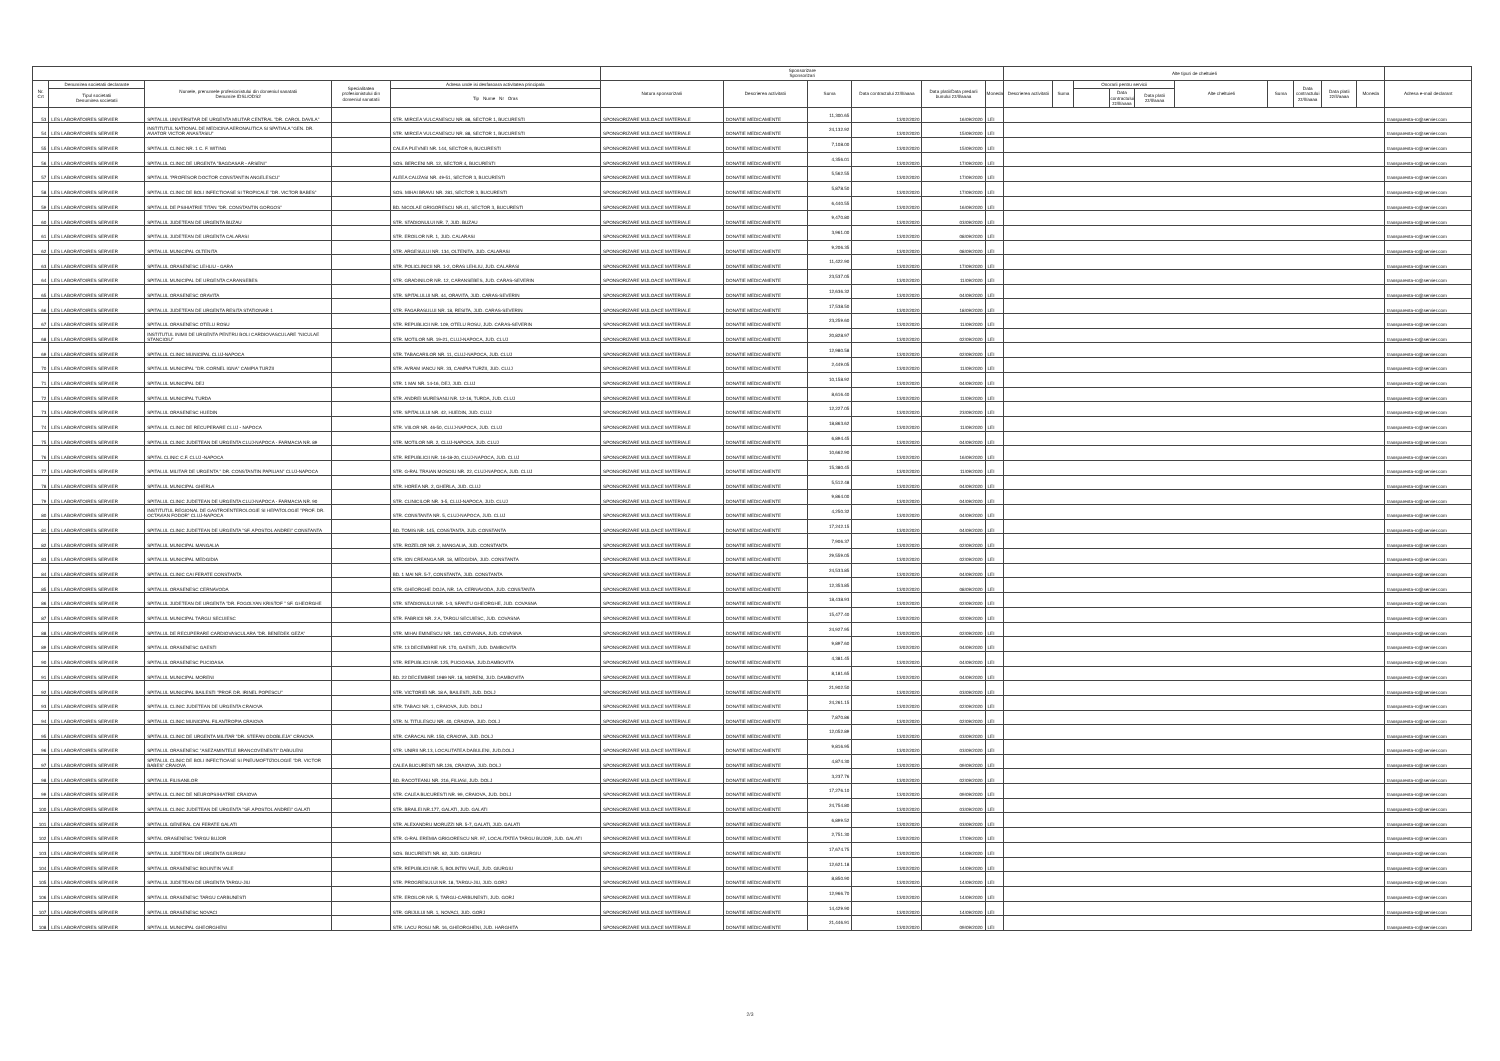| | | | | | Sponsorizare Sponsorizari | | | | | | Alte tipuri de cheltuieli | | | | | | | | | | |
| --- | --- | --- | --- | --- | --- | --- | --- | --- | --- | --- | --- | --- | --- | --- | --- | --- | --- | --- | --- | --- | --- |
| Nr. Crt | Denumirea societatii declarante | Numele, prenumele profesionistului din domeniul sanatatii Denumire IDSL/ODS2 | Specialitatea profesionistului din domeniul sanatatii | Adresa unde isi desfasoara activitatea principala | Natura sponsorizarii | Descrierea activitatii | Suma | Data contractului zz/ll/aaaa | Data platii/Data predarii bunului zz/ll/aaaa | Moneda | Descrierea activitatii | Suma | Onorarii pentru servicii | | | Alte cheltuieli | Suma | Data contractului zz/ll/aaaa | Data platii zz/ll/aaaa | Moneda | Adresa e-mail declarant |
| | Tipul societatii Denumirea societatii | | | Tip Nume Nr Oras | | | | | | | | | | Data contractului zz/ll/aaaa | Data platii zz/ll/aaaa | | | | | | |
| 53 | LES LABORATOIRES SERVIER | SPITALUL UNIVERSITAR DE URGENTA MILITAR CENTRAL "DR. CAROL DAVILA" | | STR. MIRCEA VULCANESCU NR. 88, SECTOR 1, BUCURESTI | SPONSORIZARE MIJLOACE MATERIALE | DONATIE MEDICAMENTE | 11,300.65 | 13/02/2020 | 16/09/2020 | LEI | | | | | | | | | | | transparenta-ro@servier.com |
| 54 | LES LABORATOIRES SERVIER | INSTITUTUL NATIONAL DE MEDICINA AERONAUTICA SI SPATIALA "GEN. DR. AVIATOR VICTOR ANASTASIU" | | STR. MIRCEA VULCANESCU NR. 88, SECTOR 1, BUCURESTI | SPONSORIZARE MIJLOACE MATERIALE | DONATIE MEDICAMENTE | 24,132.92 | 13/02/2020 | 15/09/2020 | LEI | | | | | | | | | | | transparenta-ro@servier.com |
| 55 | LES LABORATOIRES SERVIER | SPITALUL CLINIC NR. 1 C. F. WITING | | CALEA PLEVNEI NR. 144, SECTOR 6, BUCURESTI | SPONSORIZARE MIJLOACE MATERIALE | DONATIE MEDICAMENTE | 7,108.00 | 13/02/2020 | 15/09/2020 | LEI | | | | | | | | | | | transparenta-ro@servier.com |
| 56 | LES LABORATOIRES SERVIER | SPITALUL CLINIC DE URGENTA "BAGDASAR - ARSENI" | | SOS. BERCENI NR. 12, SECTOR 4, BUCURESTI | SPONSORIZARE MIJLOACE MATERIALE | DONATIE MEDICAMENTE | 4,356.01 | 13/02/2020 | 17/09/2020 | LEI | | | | | | | | | | | transparenta-ro@servier.com |
| 57 | LES LABORATOIRES SERVIER | SPITALUL "PROFESOR DOCTOR CONSTANTIN ANGELESCU" | | ALEEA CAUZASI NR. 49-51, SECTOR 3, BUCURESTI | SPONSORIZARE MIJLOACE MATERIALE | DONATIE MEDICAMENTE | 5,562.55 | 13/02/2020 | 17/09/2020 | LEI | | | | | | | | | | | transparenta-ro@servier.com |
| 58 | LES LABORATOIRES SERVIER | SPITALUL CLINIC DE BOLI INFECTIOASE SI TROPICALE "DR. VICTOR BABES" | | SOS. MIHAI BRAVU NR. 281, SECTOR 3, BUCURESTI | SPONSORIZARE MIJLOACE MATERIALE | DONATIE MEDICAMENTE | 5,878.50 | 13/02/2020 | 17/09/2020 | LEI | | | | | | | | | | | transparenta-ro@servier.com |
| 59 | LES LABORATOIRES SERVIER | SPITALUL DE PSIHIATRIE TITAN "DR. CONSTANTIN GORGOS" | | BD. NICOLAE GRIGORESCU NR.41, SECTOR 3, BUCURESTI | SPONSORIZARE MIJLOACE MATERIALE | DONATIE MEDICAMENTE | 6,440.55 | 13/02/2020 | 16/09/2020 | LEI | | | | | | | | | | | transparenta-ro@servier.com |
| 60 | LES LABORATOIRES SERVIER | SPITALUL JUDETEAN DE URGENTA BUZAU | | STR. STADIONULUI NR. 7, JUD. BUZAU | SPONSORIZARE MIJLOACE MATERIALE | DONATIE MEDICAMENTE | 9,470.80 | 13/02/2020 | 03/09/2020 | LEI | | | | | | | | | | | transparenta-ro@servier.com |
| 61 | LES LABORATOIRES SERVIER | SPITALUL JUDETEAN DE URGENTA CALARASI | | STR. EROILOR NR. 1, JUD. CALARASI | SPONSORIZARE MIJLOACE MATERIALE | DONATIE MEDICAMENTE | 3,961.00 | 13/02/2020 | 08/09/2020 | LEI | | | | | | | | | | | transparenta-ro@servier.com |
| 62 | LES LABORATOIRES SERVIER | SPITALUL MUNICIPAL OLTENITA | | STR. ARGESULUI NR. 134, OLTENITA, JUD. CALARASI | SPONSORIZARE MIJLOACE MATERIALE | DONATIE MEDICAMENTE | 9,206.35 | 13/02/2020 | 08/09/2020 | LEI | | | | | | | | | | | transparenta-ro@servier.com |
| 63 | LES LABORATOIRES SERVIER | SPITALUL ORASENESC LEHLIU - GARA | | STR. POLICLINICII NR. 1-2, ORAS LEHLIU, JUD. CALARASI | SPONSORIZARE MIJLOACE MATERIALE | DONATIE MEDICAMENTE | 11,422.90 | 13/02/2020 | 17/09/2020 | LEI | | | | | | | | | | | transparenta-ro@servier.com |
| 64 | LES LABORATOIRES SERVIER | SPITALUL MUNICIPAL DE URGENTA CARANSEBES | | STR. GRADINILOR NR. 12, CARANSEBES, JUD. CARAS-SEVERIN | SPONSORIZARE MIJLOACE MATERIALE | DONATIE MEDICAMENTE | 23,537.05 | 13/02/2020 | 11/09/2020 | LEI | | | | | | | | | | | transparenta-ro@servier.com |
| 65 | LES LABORATOIRES SERVIER | SPITALUL ORASENESC ORAVITA | | STR. SPITALULUI NR. 44, ORAVITA, JUD. CARAS-SEVERIN | SPONSORIZARE MIJLOACE MATERIALE | DONATIE MEDICAMENTE | 12,636.32 | 13/02/2020 | 04/09/2020 | LEI | | | | | | | | | | | transparenta-ro@servier.com |
| 66 | LES LABORATOIRES SERVIER | SPITALUL JUDETEAN DE URGENTA RESITA STATIONAR 1 | | STR. FAGARASULUI NR. 18, RESITA, JUD. CARAS-SEVERIN | SPONSORIZARE MIJLOACE MATERIALE | DONATIE MEDICAMENTE | 17,538.50 | 13/02/2020 | 18/09/2020 | LEI | | | | | | | | | | | transparenta-ro@servier.com |
| 67 | LES LABORATOIRES SERVIER | SPITALUL ORASENESC OTELU ROSU | | STR. REPUBLICII NR. 109, OTELU ROSU, JUD. CARAS-SEVERIN | SPONSORIZARE MIJLOACE MATERIALE | DONATIE MEDICAMENTE | 23,259.60 | 13/02/2020 | 11/09/2020 | LEI | | | | | | | | | | | transparenta-ro@servier.com |
| 68 | LES LABORATOIRES SERVIER | INSTITUTUL INIMII DE URGENTA PENTRU BOLI CARDIOVASCULARE "NICULAE STANCIOIU" | | STR. MOTILOR NR. 19-21, CLUJ-NAPOCA, JUD. CLUJ | SPONSORIZARE MIJLOACE MATERIALE | DONATIE MEDICAMENTE | 20,828.97 | 13/02/2020 | 02/09/2020 | LEI | | | | | | | | | | | transparenta-ro@servier.com |
| 69 | LES LABORATOIRES SERVIER | SPITALUL CLINIC MUNICIPAL CLUJ-NAPOCA | | STR. TABACARILOR NR. 11, CLUJ-NAPOCA, JUD. CLUJ | SPONSORIZARE MIJLOACE MATERIALE | DONATIE MEDICAMENTE | 12,980.58 | 13/02/2020 | 02/09/2020 | LEI | | | | | | | | | | | transparenta-ro@servier.com |
| 70 | LES LABORATOIRES SERVIER | SPITALUL MUNICIPAL "DR. CORNEL IGNA" CAMPIA TURZII | | STR. AVRAM IANCU NR. 33, CAMPIA TURZII, JUD. CLUJ | SPONSORIZARE MIJLOACE MATERIALE | DONATIE MEDICAMENTE | 2,449.05 | 13/02/2020 | 11/09/2020 | LEI | | | | | | | | | | | transparenta-ro@servier.com |
| 71 | LES LABORATOIRES SERVIER | SPITALUL MUNICIPAL DEJ | | STR. 1 MAI NR. 14-16, DEJ, JUD. CLUJ | SPONSORIZARE MIJLOACE MATERIALE | DONATIE MEDICAMENTE | 10,158.92 | 13/02/2020 | 04/09/2020 | LEI | | | | | | | | | | | transparenta-ro@servier.com |
| 72 | LES LABORATOIRES SERVIER | SPITALUL MUNICIPAL TURDA | | STR. ANDREI MURESANU NR. 12-16, TURDA, JUD. CLUJ | SPONSORIZARE MIJLOACE MATERIALE | DONATIE MEDICAMENTE | 8,616.40 | 13/02/2020 | 11/09/2020 | LEI | | | | | | | | | | | transparenta-ro@servier.com |
| 73 | LES LABORATOIRES SERVIER | SPITALUL ORASENESC HUEDIN | | STR. SPITALULUI NR. 42, HUEDIN, JUD. CLUJ | SPONSORIZARE MIJLOACE MATERIALE | DONATIE MEDICAMENTE | 12,227.05 | 13/02/2020 | 23/09/2020 | LEI | | | | | | | | | | | transparenta-ro@servier.com |
| 74 | LES LABORATOIRES SERVIER | SPITALUL CLINIC DE RECUPERARE CLUJ - NAPOCA | | STR. VIILOR NR. 46-50, CLUJ-NAPOCA, JUD. CLUJ | SPONSORIZARE MIJLOACE MATERIALE | DONATIE MEDICAMENTE | 18,863.62 | 13/02/2020 | 11/09/2020 | LEI | | | | | | | | | | | transparenta-ro@servier.com |
| 75 | LES LABORATOIRES SERVIER | SPITALUL CLINIC JUDETEAN DE URGENTA CLUJ-NAPOCA - FARMACIA NR. 89 | | STR. MOTILOR NR. 2, CLUJ-NAPOCA, JUD. CLUJ | SPONSORIZARE MIJLOACE MATERIALE | DONATIE MEDICAMENTE | 6,894.45 | 13/02/2020 | 04/09/2020 | LEI | | | | | | | | | | | transparenta-ro@servier.com |
| 76 | LES LABORATOIRES SERVIER | SPITAL CLINIC C.F. CLUJ -NAPOCA | | STR. REPUBLICII NR. 16-18-20, CLUJ-NAPOCA, JUD. CLUJ | SPONSORIZARE MIJLOACE MATERIALE | DONATIE MEDICAMENTE | 10,662.90 | 13/02/2020 | 16/09/2020 | LEI | | | | | | | | | | | transparenta-ro@servier.com |
| 77 | LES LABORATOIRES SERVIER | SPITALUL MILITAR DE URGENTA " DR. CONSTANTIN PAPILIAN" CLUJ-NAPOCA | | STR. G-RAL TRAIAN MOSOIU NR. 22, CLUJ-NAPOCA, JUD. CLUJ | SPONSORIZARE MIJLOACE MATERIALE | DONATIE MEDICAMENTE | 15,380.45 | 13/02/2020 | 11/09/2020 | LEI | | | | | | | | | | | transparenta-ro@servier.com |
| 78 | LES LABORATOIRES SERVIER | SPITALUL MUNICIPAL GHERLA | | STR. HOREA NR. 2, GHERLA, JUD. CLUJ | SPONSORIZARE MIJLOACE MATERIALE | DONATIE MEDICAMENTE | 5,512.48 | 13/02/2020 | 04/09/2020 | LEI | | | | | | | | | | | transparenta-ro@servier.com |
| 79 | LES LABORATOIRES SERVIER | SPITALUL CLINIC JUDETEAN DE URGENTA CLUJ-NAPOCA - FARMACIA NR. 90 | | STR. CLINICILOR NR. 3-5, CLUJ-NAPOCA, JUD. CLUJ | SPONSORIZARE MIJLOACE MATERIALE | DONATIE MEDICAMENTE | 9,864.00 | 13/02/2020 | 04/09/2020 | LEI | | | | | | | | | | | transparenta-ro@servier.com |
| 80 | LES LABORATOIRES SERVIER | INSTITUTUL REGIONAL DE GASTROENTEROLOGIE SI HEPATOLOGIE "PROF. DR. OCTAVIAN FODOR" CLUJ-NAPOCA | | STR. CONSTANTA NR. 5, CLUJ-NAPOCA, JUD. CLUJ | SPONSORIZARE MIJLOACE MATERIALE | DONATIE MEDICAMENTE | 4,250.32 | 13/02/2020 | 04/09/2020 | LEI | | | | | | | | | | | transparenta-ro@servier.com |
| 81 | LES LABORATOIRES SERVIER | SPITALUL CLINIC JUDETEAN DE URGENTA "SF. APOSTOL ANDREI" CONSTANTA | | BD. TOMIS NR. 145, CONSTANTA, JUD. CONSTANTA | SPONSORIZARE MIJLOACE MATERIALE | DONATIE MEDICAMENTE | 17,242.15 | 13/02/2020 | 04/09/2020 | LEI | | | | | | | | | | | transparenta-ro@servier.com |
| 82 | LES LABORATOIRES SERVIER | SPITALUL MUNICIPAL MANGALIA | | STR. ROZELOR NR. 2, MANGALIA, JUD. CONSTANTA | SPONSORIZARE MIJLOACE MATERIALE | DONATIE MEDICAMENTE | 7,906.37 | 13/02/2020 | 02/09/2020 | LEI | | | | | | | | | | | transparenta-ro@servier.com |
| 83 | LES LABORATOIRES SERVIER | SPITALUL MUNICIPAL MEDGIDIA | | STR. ION CREANGA NR. 18, MEDGIDIA, JUD. CONSTANTA | SPONSORIZARE MIJLOACE MATERIALE | DONATIE MEDICAMENTE | 29,559.05 | 13/02/2020 | 02/09/2020 | LEI | | | | | | | | | | | transparenta-ro@servier.com |
| 84 | LES LABORATOIRES SERVIER | SPITALUL CLINIC CAI FERATE CONSTANTA | | BD. 1 MAI NR. 5-7, CONSTANTA, JUD. CONSTANTA | SPONSORIZARE MIJLOACE MATERIALE | DONATIE MEDICAMENTE | 24,533.85 | 13/02/2020 | 04/09/2020 | LEI | | | | | | | | | | | transparenta-ro@servier.com |
| 85 | LES LABORATOIRES SERVIER | SPITALUL ORASENESC CERNAVODA | | STR. GHEORGHE DOJA, NR. 1A, CERNAVODA, JUD. CONSTANTA | SPONSORIZARE MIJLOACE MATERIALE | DONATIE MEDICAMENTE | 12,353.85 | 13/02/2020 | 08/09/2020 | LEI | | | | | | | | | | | transparenta-ro@servier.com |
| 86 | LES LABORATOIRES SERVIER | SPITALUL JUDETEAN DE URGENTA "DR. FOGOLYAN KRISTOF " SF. GHEORGHE | | STR. STADIONULUI NR. 1-3, SFANTU GHEORGHE, JUD. COVASNA | SPONSORIZARE MIJLOACE MATERIALE | DONATIE MEDICAMENTE | 18,438.93 | 13/02/2020 | 02/09/2020 | LEI | | | | | | | | | | | transparenta-ro@servier.com |
| 87 | LES LABORATOIRES SERVIER | SPITALUL MUNICIPAL TARGU SECUIESC | | STR. FABRICII NR. 2 A, TARGU SECUIESC, JUD. COVASNA | SPONSORIZARE MIJLOACE MATERIALE | DONATIE MEDICAMENTE | 15,477.40 | 13/02/2020 | 02/09/2020 | LEI | | | | | | | | | | | transparenta-ro@servier.com |
| 88 | LES LABORATOIRES SERVIER | SPITALUL DE RECUPERARE CARDIOVASCULARA "DR. BENEDEK GEZA" | | STR. MIHAI EMINESCU NR. 160, COVASNA, JUD. COVASNA | SPONSORIZARE MIJLOACE MATERIALE | DONATIE MEDICAMENTE | 24,927.95 | 13/02/2020 | 02/09/2020 | LEI | | | | | | | | | | | transparenta-ro@servier.com |
| 89 | LES LABORATOIRES SERVIER | SPITALUL ORASENESC GAESTI | | STR. 13 DECEMBRIE NR. 170, GAESTI, JUD. DAMBOVITA | SPONSORIZARE MIJLOACE MATERIALE | DONATIE MEDICAMENTE | 9,897.60 | 13/02/2020 | 04/09/2020 | LEI | | | | | | | | | | | transparenta-ro@servier.com |
| 90 | LES LABORATOIRES SERVIER | SPITALUL ORASENESC PUCIOASA | | STR. REPUBLICII NR. 125, PUCIOASA, JUD.DAMBOVITA | SPONSORIZARE MIJLOACE MATERIALE | DONATIE MEDICAMENTE | 4,381.45 | 13/02/2020 | 04/09/2020 | LEI | | | | | | | | | | | transparenta-ro@servier.com |
| 91 | LES LABORATOIRES SERVIER | SPITALUL MUNICIPAL MORENI | | BD. 22 DECEMBRIE 1989 NR. 18, MORENI, JUD. DAMBOVITA | SPONSORIZARE MIJLOACE MATERIALE | DONATIE MEDICAMENTE | 8,181.65 | 13/02/2020 | 04/09/2020 | LEI | | | | | | | | | | | transparenta-ro@servier.com |
| 92 | LES LABORATOIRES SERVIER | SPITALUL MUNICIPAL BAILESTI "PROF. DR. IRINEL POPESCU" | | STR. VICTORIEI NR. 18 A, BAILESTI, JUD. DOLJ | SPONSORIZARE MIJLOACE MATERIALE | DONATIE MEDICAMENTE | 21,902.50 | 13/02/2020 | 03/09/2020 | LEI | | | | | | | | | | | transparenta-ro@servier.com |
| 93 | LES LABORATOIRES SERVIER | SPITALUL CLINIC JUDETEAN DE URGENTA CRAIOVA | | STR. TABACI NR. 1, CRAIOVA, JUD. DOLJ | SPONSORIZARE MIJLOACE MATERIALE | DONATIE MEDICAMENTE | 24,261.15 | 13/02/2020 | 02/09/2020 | LEI | | | | | | | | | | | transparenta-ro@servier.com |
| 94 | LES LABORATOIRES SERVIER | SPITALUL CLINIC MUNICIPAL FILANTROPIA CRAIOVA | | STR. N. TITULESCU NR. 40, CRAIOVA, JUD. DOLJ | SPONSORIZARE MIJLOACE MATERIALE | DONATIE MEDICAMENTE | 7,870.86 | 13/02/2020 | 02/09/2020 | LEI | | | | | | | | | | | transparenta-ro@servier.com |
| 95 | LES LABORATOIRES SERVIER | SPITALUL CLINIC DE URGENTA MILITAR "DR. STEFAN ODOBLEJA" CRAIOVA | | STR. CARACAL NR. 150, CRAIOVA, JUD. DOLJ | SPONSORIZARE MIJLOACE MATERIALE | DONATIE MEDICAMENTE | 12,052.89 | 13/02/2020 | 03/09/2020 | LEI | | | | | | | | | | | transparenta-ro@servier.com |
| 96 | LES LABORATOIRES SERVIER | SPITALUL ORASENESC "ASEZAMINTELE BRANCOVENESTI" DABULENI | | STR. UNIRII NR.13, LOCALITATEA DABULENI, JUD.DOLJ | SPONSORIZARE MIJLOACE MATERIALE | DONATIE MEDICAMENTE | 9,816.95 | 13/02/2020 | 03/09/2020 | LEI | | | | | | | | | | | transparenta-ro@servier.com |
| 97 | LES LABORATOIRES SERVIER | SPITALUL CLINIC DE BOLI INFECTIOASE SI PNEUMOFTIZIOLOGIE "DR. VICTOR BABES" CRAIOVA | | CALEA BUCURESTI NR.126, CRAIOVA, JUD. DOLJ | SPONSORIZARE MIJLOACE MATERIALE | DONATIE MEDICAMENTE | 4,874.30 | 13/02/2020 | 09/09/2020 | LEI | | | | | | | | | | | transparenta-ro@servier.com |
| 98 | LES LABORATOIRES SERVIER | SPITALUL FILISANILOR | | BD. RACOTEANU NR. 216, FILIASI, JUD. DOLJ | SPONSORIZARE MIJLOACE MATERIALE | DONATIE MEDICAMENTE | 3,237.76 | 13/02/2020 | 02/09/2020 | LEI | | | | | | | | | | | transparenta-ro@servier.com |
| 99 | LES LABORATOIRES SERVIER | SPITALUL CLINIC DE NEUROPSIHIATRIE CRAIOVA | | STR. CALEA BUCURESTI NR. 99, CRAIOVA, JUD. DOLJ | SPONSORIZARE MIJLOACE MATERIALE | DONATIE MEDICAMENTE | 17,276.10 | 13/02/2020 | 09/09/2020 | LEI | | | | | | | | | | | transparenta-ro@servier.com |
| 100 | LES LABORATOIRES SERVIER | SPITALUL CLINIC JUDETEAN DE URGENTA "SF. APOSTOL ANDREI" GALATI | | STR. BRAILEI NR.177, GALATI, JUD. GALATI | SPONSORIZARE MIJLOACE MATERIALE | DONATIE MEDICAMENTE | 24,754.80 | 13/02/2020 | 03/09/2020 | LEI | | | | | | | | | | | transparenta-ro@servier.com |
| 101 | LES LABORATOIRES SERVIER | SPITALUL GENERAL CAI FERATE GALATI | | STR. ALEXANDRU MORUZZI NR. 5-7, GALATI, JUD. GALATI | SPONSORIZARE MIJLOACE MATERIALE | DONATIE MEDICAMENTE | 6,899.52 | 13/02/2020 | 03/09/2020 | LEI | | | | | | | | | | | transparenta-ro@servier.com |
| 102 | LES LABORATOIRES SERVIER | SPITAL ORASENESC TARGU BUJOR | | STR. G-RAL EREMIA GRIGORESCU NR. 97, LOCALITATEA TARGU BUJOR, JUD. GALATI | SPONSORIZARE MIJLOACE MATERIALE | DONATIE MEDICAMENTE | 2,751.30 | 13/02/2020 | 17/09/2020 | LEI | | | | | | | | | | | transparenta-ro@servier.com |
| 103 | LES LABORATOIRES SERVIER | SPITALUL JUDETEAN DE URGENTA GIURGIU | | SOS. BUCURESTI NR. 82, JUD. GIURGIU | SPONSORIZARE MIJLOACE MATERIALE | DONATIE MEDICAMENTE | 17,674.75 | 13/02/2020 | 14/09/2020 | LEI | | | | | | | | | | | transparenta-ro@servier.com |
| 104 | LES LABORATOIRES SERVIER | SPITALUL ORASENESC BOLINTIN VALE | | STR. REPUBLICII NR. 5, BOLINTIN VALE, JUD. GIURGIU | SPONSORIZARE MIJLOACE MATERIALE | DONATIE MEDICAMENTE | 12,621.18 | 13/02/2020 | 14/09/2020 | LEI | | | | | | | | | | | transparenta-ro@servier.com |
| 105 | LES LABORATOIRES SERVIER | SPITALUL JUDETEAN DE URGENTA TARGU-JIU | | STR. PROGRESULUI NR. 18, TARGU-JIU, JUD. GORJ | SPONSORIZARE MIJLOACE MATERIALE | DONATIE MEDICAMENTE | 8,850.90 | 13/02/2020 | 14/09/2020 | LEI | | | | | | | | | | | transparenta-ro@servier.com |
| 106 | LES LABORATOIRES SERVIER | SPITALUL ORASENESC TARGU CARBUNESTI | | STR. EROILOR NR. 5, TARGU-CARBUNESTI, JUD. GORJ | SPONSORIZARE MIJLOACE MATERIALE | DONATIE MEDICAMENTE | 12,966.70 | 13/02/2020 | 14/09/2020 | LEI | | | | | | | | | | | transparenta-ro@servier.com |
| 107 | LES LABORATOIRES SERVIER | SPITALUL ORASENESC NOVACI | | STR. GRIJULUI NR. 1, NOVACI, JUD. GORJ | SPONSORIZARE MIJLOACE MATERIALE | DONATIE MEDICAMENTE | 14,429.90 | 13/02/2020 | 14/09/2020 | LEI | | | | | | | | | | | transparenta-ro@servier.com |
| 108 | LES LABORATOIRES SERVIER | SPITALUL MUNICIPAL GHEORGHENI | | STR. LACU ROSU NR. 16, GHEORGHENI, JUD. HARGHITA | SPONSORIZARE MIJLOACE MATERIALE | DONATIE MEDICAMENTE | 21,446.91 | 13/02/2020 | 09/09/2020 | LEI | | | | | | | | | | | transparenta-ro@servier.com |
2/3